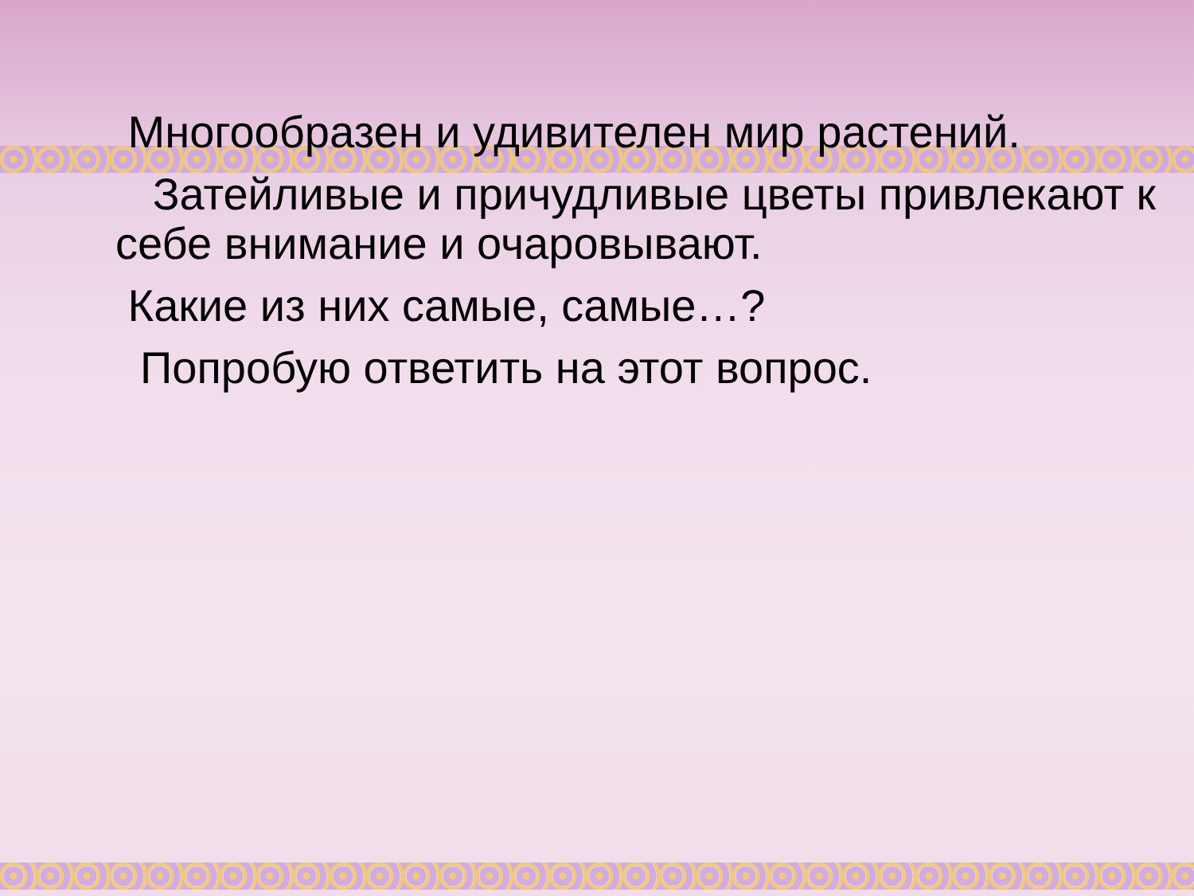Многообразен и удивителен мир растений.
Затейливые и причудливые цветы привлекают к себе внимание и очаровывают.
Какие из них самые, самые…?
Попробую ответить на этот вопрос.